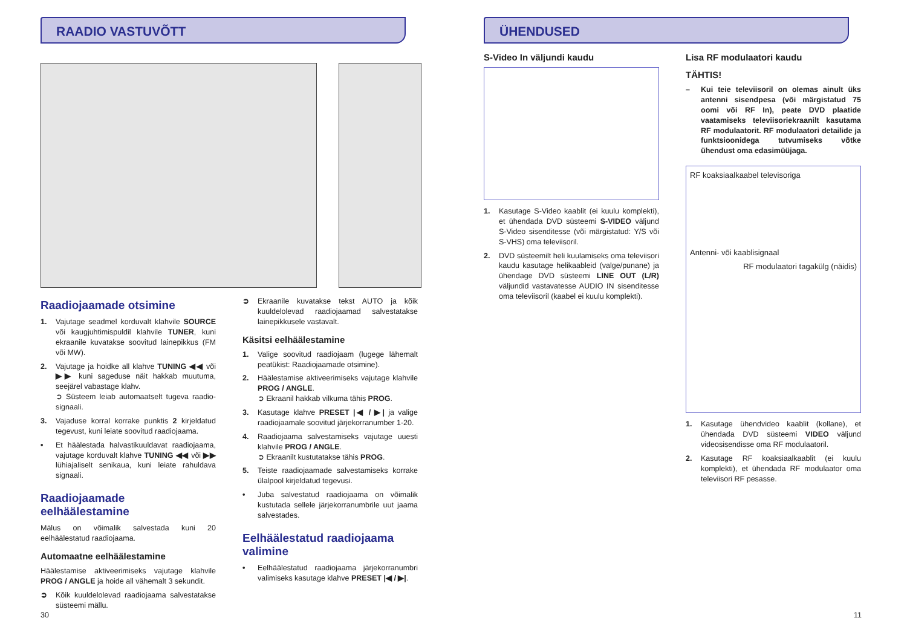RAADIO VASTUVÕTT
Raadiojaamade otsimine
1. Vajutage seadmel korduvalt klahvile SOURCE või kaugjuhtimispuldil klahvile TUNER, kuni ekraanile kuvatakse soovitud lainepikkus (FM või MW).
2. Vajutage ja hoidke all klahve TUNING ◀◀ või ▶▶ kuni sageduse näit hakkab muutuma, seejärel vabastage klahv.
➲ Süsteem leiab automaatselt tugeva raadio-signaali.
3. Vajaduse korral korrake punktis 2 kirjeldatud tegevust, kuni leiate soovitud raadiojaama.
• Et häälestada halvastikuuldavat raadiojaama, vajutage korduvalt klahve TUNING ◀◀ või ▶▶ lühiajaliselt senikaua, kuni leiate rahuldava signaali.
Raadiojaamade eelhäälestamine
Mälus on võimalik salvestada kuni 20 eelhäälestatud raadiojaama.
Automaatne eelhäälestamine
Häälestamise aktiveerimiseks vajutage klahvile PROG / ANGLE ja hoide all vähemalt 3 sekundit.
➲ Kõik kuuldelolevad raadiojaama salvestatakse süsteemi mällu.
➲ Ekraanile kuvatakse tekst AUTO ja kõik kuuldelolevad raadiojaamad salvestatakse lainepikkusele vastavalt.
Käsitsi eelhäälestamine
1. Valige soovitud raadiojaam (lugege lähemalt peatükist: Raadiojaamade otsimine).
2. Häälestamise aktiveerimiseks vajutage klahvile PROG / ANGLE.
➲ Ekraanil hakkab vilkuma tähis PROG.
3. Kasutage klahve PRESET |◀ / ▶| ja valige raadiojaamale soovitud järjekorranumber 1-20.
4. Raadiojaama salvestamiseks vajutage uuesti klahvile PROG / ANGLE.
➲ Ekraanilt kustutatakse tähis PROG.
5. Teiste raadiojaamade salvestamiseks korrake ülalpool kirjeldatud tegevusi.
• Juba salvestatud raadiojaama on võimalik kustutada sellele järjekorranumbrile uut jaama salvestades.
Eelhäälestatud raadiojaama valimine
• Eelhäälestatud raadiojaama järjekorranumbri valimiseks kasutage klahve PRESET |◀ / ▶|.
30
ÜHENDUSED
S-Video In väljundi kaudu
1. Kasutage S-Video kaablit (ei kuulu komplekti), et ühendada DVD süsteemi S-VIDEO väljund S-Video sisenditesse (või märgistatud: Y/S või S-VHS) oma televiisoril.
2. DVD süsteemilt heli kuulamiseks oma televiisori kaudu kasutage helikaableid (valge/punane) ja ühendage DVD süsteemi LINE OUT (L/R) väljundid vastavatesse AUDIO IN sisenditesse oma televiisoril (kaabel ei kuulu komplekti).
Lisa RF modulaatori kaudu
TÄHTIS!
– Kui teie televiisoril on olemas ainult üks antenni sisendpesa (või märgistatud 75 oomi või RF In), peate DVD plaatide vaatamiseks televiisoriekraanilt kasutama RF modulaatorit. RF modulaatori detailide ja funktsioonidega tutvumiseks võtke ühendust oma edasimüüjaga.
RF koaksiaalkaabel televisoriga
Antenni- või kaablisignaal
RF modulaatori tagakülg (näidis)
1. Kasutage ühendvideo kaablit (kollane), et ühendada DVD süsteemi VIDEO väljund videosisendisse oma RF modulaatoril.
2. Kasutage RF koaksiaalkaablit (ei kuulu komplekti), et ühendada RF modulaator oma televiisori RF pesasse.
11